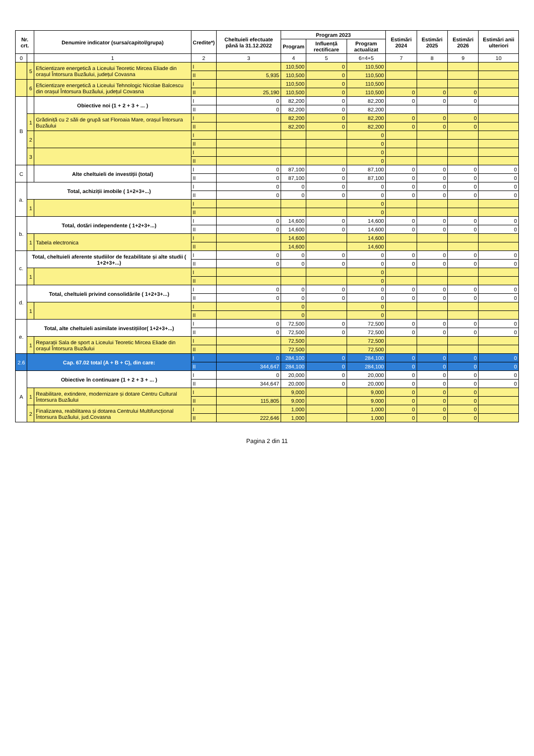| Nr. crt. | | Denumire indicator (sursa/capitol/grupa) | Credite*) | Cheltuieli efectuate până la 31.12.2022 | Program 2023 | | | Estimări 2024 | Estimări 2025 | Estimări 2026 | Estimări anii ulteriori |
| --- | --- | --- | --- | --- | --- | --- | --- | --- | --- | --- | --- |
| | | | | | Program | Influență rectificare | Program actualizat | | | | |
| 0 | | 1 | 2 | 3 | 4 | 5 | 6=4+5 | 7 | 8 | 9 | 10 |
| | 5 | Eficientizare energetică a Liceului Teoretic Mircea Eliade din orașul Întorsura Buzăului, județul Covasna | I | | 110,500 | 0 | 110,500 | | | | |
| | | | II | 5,935 | 110,500 | 0 | 110,500 | | | | |
| | 6 | Eficientizare energetică a Liceului Tehnologic Nicolae Balcescu din orașul Întorsura Buzăului, județul Covasna | I | | 110,500 | 0 | 110,500 | | | | |
| | | | II | 25,190 | 110,500 | 0 | 110,500 | 0 | 0 | 0 | |
| B | | Obiective noi (1 + 2 + 3 + ... ) | I | 0 | 82,200 | 0 | 82,200 | 0 | 0 | 0 | |
| | | | II | 0 | 82,200 | 0 | 82,200 | | | | |
| | 1 | Grădiniță cu 2 săli de grupă sat Floroaia Mare, orașul Întorsura Buzăului | I | | 82,200 | 0 | 82,200 | 0 | 0 | 0 | |
| | | | II | | 82,200 | 0 | 82,200 | 0 | 0 | 0 | |
| | 2 | | I | | | | 0 | | | | |
| | | | II | | | | 0 | | | | |
| | 3 | | I | | | | 0 | | | | |
| | | | II | | | | 0 | | | | |
| C | | Alte cheltuieli de investiții (total) | I | 0 | 87,100 | 0 | 87,100 | 0 | 0 | 0 | 0 |
| | | | II | 0 | 87,100 | 0 | 87,100 | 0 | 0 | 0 | 0 |
| a. | Total, achiziții imobile ( 1+2+3+...) | | I | 0 | 0 | 0 | 0 | 0 | 0 | 0 | 0 |
| | | | II | 0 | 0 | 0 | 0 | 0 | 0 | 0 | 0 |
| | 1 | | I | | | | 0 | | | | |
| | | | II | | | | 0 | | | | |
| b. | Total, dotări independente ( 1+2+3+...) | | I | 0 | 14,600 | 0 | 14,600 | 0 | 0 | 0 | 0 |
| | | | II | 0 | 14,600 | 0 | 14,600 | 0 | 0 | 0 | 0 |
| | 1 | Tabela electronica | I | | 14,600 | | 14,600 | | | | |
| | | | II | | 14,600 | | 14,600 | | | | |
| c. | Total, cheltuieli aferente studiilor de fezabilitate și alte studii ( 1+2+3+...) | | I | 0 | 0 | 0 | 0 | 0 | 0 | 0 | 0 |
| | | | II | 0 | 0 | 0 | 0 | 0 | 0 | 0 | 0 |
| | 1 | | I | | | | 0 | | | | |
| | | | II | | | | 0 | | | | |
| d. | Total, cheltuieli privind consolidările ( 1+2+3+...) | | I | 0 | 0 | 0 | 0 | 0 | 0 | 0 | 0 |
| | | | II | 0 | 0 | 0 | 0 | 0 | 0 | 0 | 0 |
| | 1 | | I | | 0 | | 0 | | | | |
| | | | II | | 0 | | 0 | | | | |
| e. | Total, alte cheltuieli asimilate investițiilor( 1+2+3+...) | | I | 0 | 72,500 | 0 | 72,500 | 0 | 0 | 0 | 0 |
| | | | II | 0 | 72,500 | 0 | 72,500 | 0 | 0 | 0 | 0 |
| | 1 | Reparații Sala de sport a Liceului Teoretic Mircea Eliade din orașul Întorsura Buzăului | I | | 72,500 | | 72,500 | | | | |
| | | | II | | 72,500 | | 72,500 | | | | |
| 2.6 | Cap. 67.02 total (A + B + C), din care: | | I | 0 | 284,100 | 0 | 284,100 | 0 | 0 | 0 | 0 |
| | | | II | 344,647 | 284,100 | 0 | 284,100 | 0 | 0 | 0 | 0 |
| A | Obiective în continuare (1 + 2 + 3 + ... ) | | I | 0 | 20,000 | 0 | 20,000 | 0 | 0 | 0 | 0 |
| | | | II | 344,647 | 20,000 | 0 | 20,000 | 0 | 0 | 0 | 0 |
| | 1 | Reabilitare, extindere, modernizare și dotare Centru Cultural Întorsura Buzăului | I | | 9,000 | | 9,000 | 0 | 0 | 0 | |
| | | | II | 115,805 | 9,000 | | 9,000 | 0 | 0 | 0 | |
| | 2 | Finalizarea, reabilitarea și dotarea Centrului Multifuncțional Întorsura Buzăului, jud.Covasna | I | | 1,000 | | 1,000 | 0 | 0 | 0 | |
| | | | II | 222,646 | 1,000 | | 1,000 | 0 | 0 | 0 | |
Pagina 2 din 11